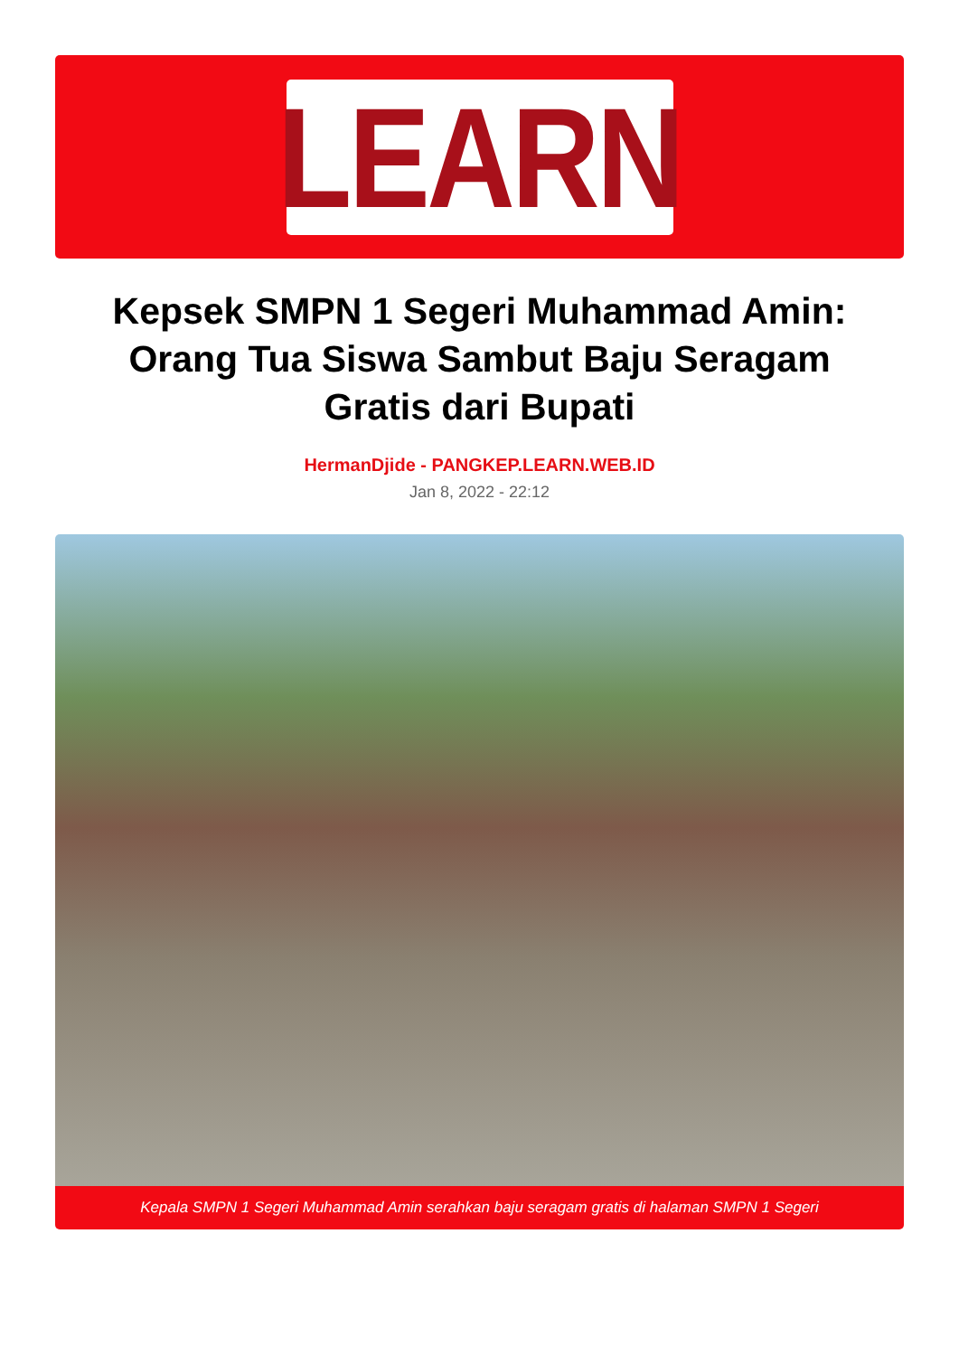LEARN
Kepsek SMPN 1 Segeri Muhammad Amin: Orang Tua Siswa Sambut Baju Seragam Gratis dari Bupati
HermanDjide - PANGKEP.LEARN.WEB.ID
Jan 8, 2022 - 22:12
Kepala SMPN 1 Segeri Muhammad Amin serahkan baju seragam gratis di halaman SMPN 1 Segeri